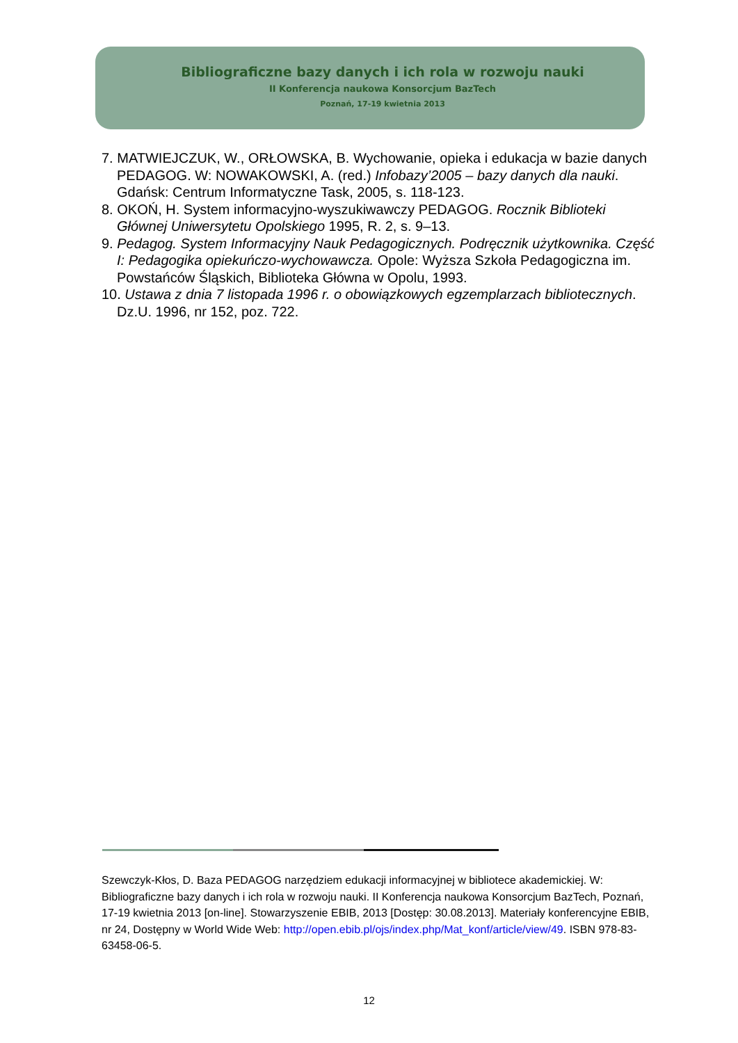Bibliograficzne bazy danych i ich rola w rozwoju nauki
II Konferencja naukowa Konsorcjum BazTech
Poznań, 17-19 kwietnia 2013
7. MATWIEJCZUK, W., ORŁOWSKA, B. Wychowanie, opieka i edukacja w bazie danych PEDAGOG. W: NOWAKOWSKI, A. (red.) Infobazy’2005 – bazy danych dla nauki. Gdańsk: Centrum Informatyczne Task, 2005, s. 118-123.
8. OKOŃ, H. System informacyjno-wyszukiwawczy PEDAGOG. Rocznik Biblioteki Głównej Uniwersytetu Opolskiego 1995, R. 2, s. 9–13.
9. Pedagog. System Informacyjny Nauk Pedagogicznych. Podręcznik użytkownika. Część I: Pedagogika opiekuńczo-wychowawcza. Opole: Wyższa Szkoła Pedagogiczna im. Powstańców Śląskich, Biblioteka Główna w Opolu, 1993.
10. Ustawa z dnia 7 listopada 1996 r. o obowiązkowych egzemplarzach bibliotecznych. Dz.U. 1996, nr 152, poz. 722.
Szewczyk-Kłos, D. Baza PEDAGOG narzędziem edukacji informacyjnej w bibliotece akademickiej. W: Bibliograficzne bazy danych i ich rola w rozwoju nauki. II Konferencja naukowa Konsorcjum BazTech, Poznań, 17-19 kwietnia 2013 [on-line]. Stowarzyszenie EBIB, 2013 [Dostęp: 30.08.2013]. Materiały konferencyjne EBIB, nr 24, Dostępny w World Wide Web: http://open.ebib.pl/ojs/index.php/Mat_konf/article/view/49. ISBN 978-83-63458-06-5.
12